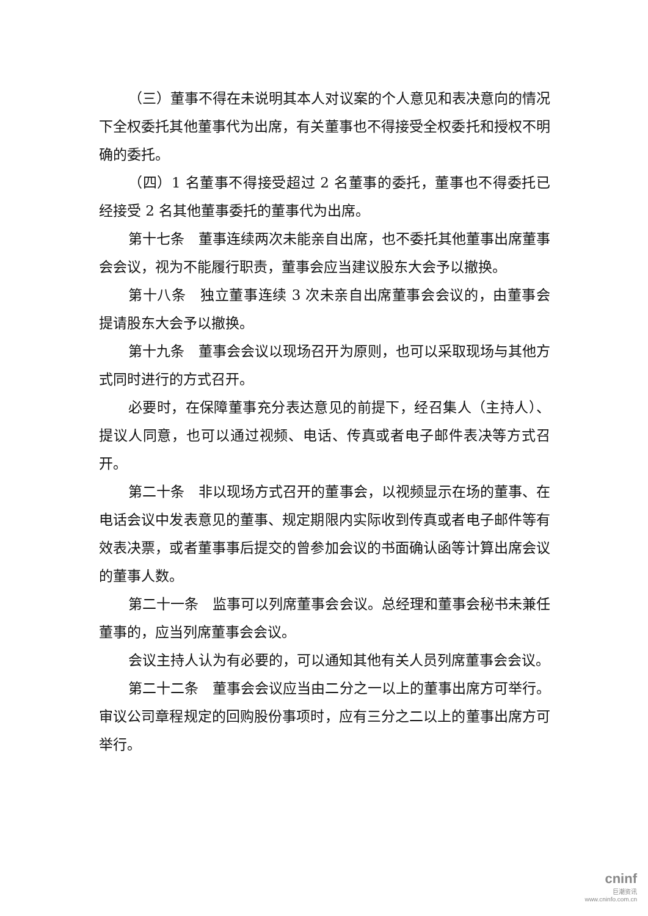（三）董事不得在未说明其本人对议案的个人意见和表决意向的情况下全权委托其他董事代为出席，有关董事也不得接受全权委托和授权不明确的委托。
（四）1 名董事不得接受超过 2 名董事的委托，董事也不得委托已经接受 2 名其他董事委托的董事代为出席。
第十七条　董事连续两次未能亲自出席，也不委托其他董事出席董事会会议，视为不能履行职责，董事会应当建议股东大会予以撤换。
第十八条　独立董事连续 3 次未亲自出席董事会会议的，由董事会提请股东大会予以撤换。
第十九条　董事会会议以现场召开为原则，也可以采取现场与其他方式同时进行的方式召开。
必要时，在保障董事充分表达意见的前提下，经召集人（主持人）、提议人同意，也可以通过视频、电话、传真或者电子邮件表决等方式召开。
第二十条　非以现场方式召开的董事会，以视频显示在场的董事、在电话会议中发表意见的董事、规定期限内实际收到传真或者电子邮件等有效表决票，或者董事事后提交的曾参加会议的书面确认函等计算出席会议的董事人数。
第二十一条　监事可以列席董事会会议。总经理和董事会秘书未兼任董事的，应当列席董事会会议。
会议主持人认为有必要的，可以通知其他有关人员列席董事会会议。
第二十二条　董事会会议应当由二分之一以上的董事出席方可举行。审议公司章程规定的回购股份事项时，应有三分之二以上的董事出席方可举行。
cninf
巨潮资讯
www.cninfo.com.cn